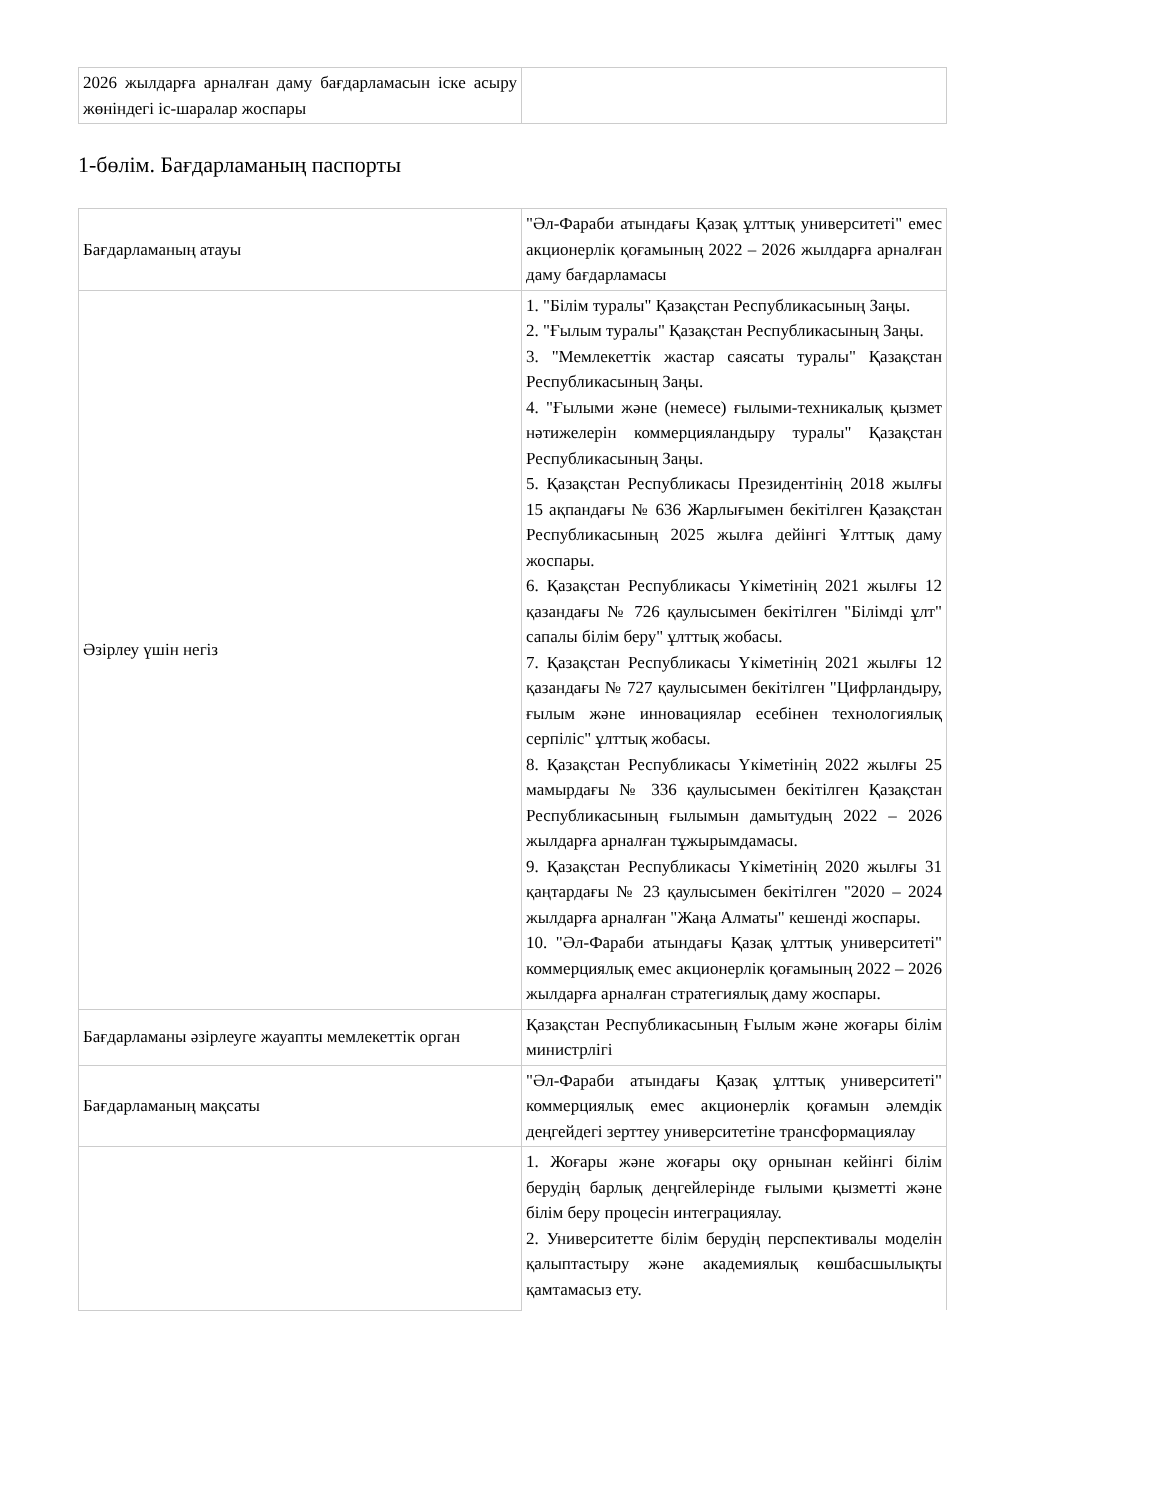| 2026 жылдарға арналған даму бағдарламасын іске асыру жөніндегі іс-шаралар жоспары | |
1-бөлім. Бағдарламаның паспорты
| Бағдарламаның атауы | "Әл-Фараби атындағы Қазақ ұлттық университеті" емес акционерлік қоғамының 2022 – 2026 жылдарға арналған даму бағдарламасы |
| Әзірлеу үшін негіз | 1. "Білім туралы" Қазақстан Республикасының Заңы. 2. "Ғылым туралы" Қазақстан Республикасының Заңы. 3. "Мемлекеттік жастар саясаты туралы" Қазақстан Республикасының Заңы. 4. "Ғылыми және (немесе) ғылыми-техникалық қызмет нәтижелерін коммерцияландыру туралы" Қазақстан Республикасының Заңы. 5. Қазақстан Республикасы Президентінің 2018 жылғы 15 ақпандағы № 636 Жарлығымен бекітілген Қазақстан Республикасының 2025 жылға дейінгі Ұлттық даму жоспары. 6. Қазақстан Республикасы Үкіметінің 2021 жылғы 12 қазандағы № 726 қаулысымен бекітілген "Білімді ұлт" сапалы білім беру" ұлттық жобасы. 7. Қазақстан Республикасы Үкіметінің 2021 жылғы 12 қазандағы № 727 қаулысымен бекітілген "Цифрландыру, ғылым және инновациялар есебінен технологиялық серпіліс" ұлттық жобасы. 8. Қазақстан Республикасы Үкіметінің 2022 жылғы 25 мамырдағы № 336 қаулысымен бекітілген Қазақстан Республикасының ғылымын дамытудың 2022 – 2026 жылдарға арналған тұжырымдамасы. 9. Қазақстан Республикасы Үкіметінің 2020 жылғы 31 қаңтардағы № 23 қаулысымен бекітілген "2020 – 2024 жылдарға арналған "Жаңа Алматы" кешенді жоспары. 10. "Әл-Фараби атындағы Қазақ ұлттық университеті" коммерциялық емес акционерлік қоғамының 2022 – 2026 жылдарға арналған стратегиялық даму жоспары. |
| Бағдарламаны әзірлеуге жауапты мемлекеттік орган | Қазақстан Республикасының Ғылым және жоғары білім министрлігі |
| Бағдарламаның мақсаты | "Әл-Фараби атындағы Қазақ ұлттық университеті" коммерциялық емес акционерлік қоғамын әлемдік деңгейдегі зерттеу университетіне трансформациялау |
| | 1. Жоғары және жоғары оқу орнынан кейінгі білім берудің барлық деңгейлерінде ғылыми қызметті және білім беру процесін интеграциялау. 2. Университетте білім берудің перспективалы моделін қалыптастыру және академиялық көшбасшылықты қамтамасыз ету. |